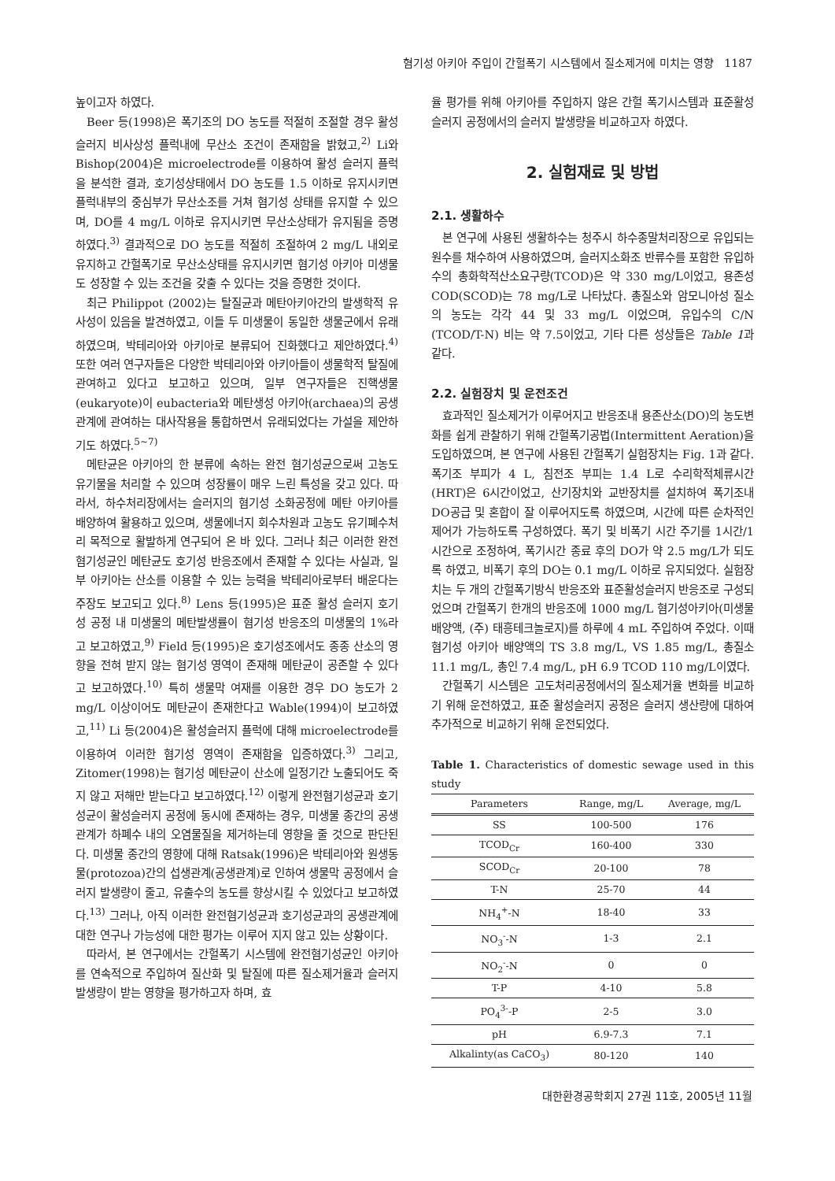혐기성 아키아 주입이 간헐폭기 시스템에서 질소제거에 미치는 영향 1187
높이고자 하였다.
Beer 등(1998)은 폭기조의 DO 농도를 적절히 조절할 경우 활성슬러지 비사상성 플럭내에 무산소 조건이 존재함을 밝혔고,<sup>2)</sup> Li와 Bishop(2004)은 microelectrode를 이용하여 활성 슬러지 플럭을 분석한 결과, 호기성상태에서 DO 농도를 1.5 이하로 유지시키면 플럭내부의 중심부가 무산소조를 거쳐 혐기성 상태를 유지할 수 있으며, DO를 4 mg/L 이하로 유지시키면 무산소상태가 유지됨을 증명하였다.<sup>3)</sup> 결과적으로 DO 농도를 적절히 조절하여 2 mg/L 내외로 유지하고 간헐폭기로 무산소상태를 유지시키면 혐기성 아키아 미생물도 성장할 수 있는 조건을 갖출 수 있다는 것을 증명한 것이다.
최근 Philippot (2002)는 탈질균과 메탄아키아간의 발생학적 유사성이 있음을 발견하였고, 이들 두 미생물이 동일한 생물군에서 유래하였으며, 박테리아와 아키아로 분류되어 진화했다고 제안하였다.<sup>4)</sup> 또한 여러 연구자들은 다양한 박테리아와 아키아들이 생물학적 탈질에 관여하고 있다고 보고하고 있으며, 일부 연구자들은 진핵생물(eukaryote)이 eubacteria와 메탄생성 아키아(archaea)의 공생관계에 관여하는 대사작용을 통합하면서 유래되었다는 가설을 제안하기도 하였다.<sup>5~7)</sup>
메탄균은 아키아의 한 분류에 속하는 완전 혐기성균으로써 고농도 유기물을 처리할 수 있으며 성장률이 매우 느린 특성을 갖고 있다. 따라서, 하수처리장에서는 슬러지의 혐기성 소화공정에 메탄 아키아를 배양하여 활용하고 있으며, 생물에너지 회수차원과 고농도 유기폐수처리 목적으로 활발하게 연구되어 온 바 있다. 그러나 최근 이러한 완전 혐기성균인 메탄균도 호기성 반응조에서 존재할 수 있다는 사실과, 일부 아키아는 산소를 이용할 수 있는 능력을 박테리아로부터 배운다는 주장도 보고되고 있다.<sup>8)</sup> Lens 등(1995)은 표준 활성 슬러지 호기성 공정 내 미생물의 메탄발생률이 혐기성 반응조의 미생물의 1%라고 보고하였고,<sup>9)</sup> Field 등(1995)은 호기성조에서도 종종 산소의 영향을 전혀 받지 않는 혐기성 영역이 존재해 메탄균이 공존할 수 있다고 보고하였다.<sup>10)</sup> 특히 생물막 여재를 이용한 경우 DO 농도가 2 mg/L 이상이어도 메탄균이 존재한다고 Wable(1994)이 보고하였고,<sup>11)</sup> Li 등(2004)은 활성슬러지 플럭에 대해 microelectrode를 이용하여 이러한 혐기성 영역이 존재함을 입증하였다.<sup>3)</sup> 그리고, Zitomer(1998)는 혐기성 메탄균이 산소에 일정기간 노출되어도 죽지 않고 저해만 받는다고 보고하였다.<sup>12)</sup> 이렇게 완전혐기성균과 호기성균이 활성슬러지 공정에 동시에 존재하는 경우, 미생물 종간의 공생관계가 하폐수 내의 오염물질을 제거하는데 영향을 줄 것으로 판단된다. 미생물 종간의 영향에 대해 Ratsak(1996)은 박테리아와 원생동물(protozoa)간의 섭생관계(공생관계)로 인하여 생물막 공정에서 슬러지 발생량이 줄고, 유출수의 농도를 향상시킬 수 있었다고 보고하였다.<sup>13)</sup> 그러나, 아직 이러한 완전혐기성균과 호기성균과의 공생관계에 대한 연구나 가능성에 대한 평가는 이루어 지지 않고 있는 상황이다.
따라서, 본 연구에서는 간헐폭기 시스템에 완전혐기성균인 아키아를 연속적으로 주입하여 질산화 및 탈질에 따른 질소제거율과 슬러지 발생량이 받는 영향을 평가하고자 하며, 효
율 평가를 위해 아키아를 주입하지 않은 간헐 폭기시스템과 표준활성슬러지 공정에서의 슬러지 발생량을 비교하고자 하였다.
2. 실험재료 및 방법
2.1. 생활하수
본 연구에 사용된 생활하수는 청주시 하수종말처리장으로 유입되는 원수를 채수하여 사용하였으며, 슬러지소화조 반류수를 포함한 유입하수의 총화학적산소요구량(TCOD)은 약 330 mg/L이었고, 용존성 COD(SCOD)는 78 mg/L로 나타났다. 총질소와 암모니아성 질소의 농도는 각각 44 및 33 mg/L 이었으며, 유입수의 C/N (TCOD/T-N) 비는 약 7.5이었고, 기타 다른 성상들은 Table 1과 같다.
2.2. 실험장치 및 운전조건
효과적인 질소제거가 이루어지고 반응조내 용존산소(DO)의 농도변화를 쉽게 관찰하기 위해 간헐폭기공법(Intermittent Aeration)을 도입하였으며, 본 연구에 사용된 간헐폭기 실험장치는 Fig. 1과 같다. 폭기조 부피가 4 L, 침전조 부피는 1.4 L로 수리학적체류시간(HRT)은 6시간이었고, 산기장치와 교반장치를 설치하여 폭기조내 DO공급 및 혼합이 잘 이루어지도록 하였으며, 시간에 따른 순차적인 제어가 가능하도록 구성하였다. 폭기 및 비폭기 시간 주기를 1시간/1시간으로 조정하여, 폭기시간 종료 후의 DO가 약 2.5 mg/L가 되도록 하였고, 비폭기 후의 DO는 0.1 mg/L 이하로 유지되었다. 실험장치는 두 개의 간헐폭기방식 반응조와 표준활성슬러지 반응조로 구성되었으며 간헐폭기 한개의 반응조에 1000 mg/L 혐기성아키아(미생물 배양액, (주) 태흥테크놀로지)를 하루에 4 mL 주입하여 주었다. 이때 혐기성 아키아 배양액의 TS 3.8 mg/L, VS 1.85 mg/L, 총질소 11.1 mg/L, 총인 7.4 mg/L, pH 6.9 TCOD 110 mg/L이였다.
간헐폭기 시스템은 고도처리공정에서의 질소제거율 변화를 비교하기 위해 운전하였고, 표준 활성슬러지 공정은 슬러지 생산량에 대하여 추가적으로 비교하기 위해 운전되었다.
Table 1. Characteristics of domestic sewage used in this study
| Parameters | Range, mg/L | Average, mg/L |
| --- | --- | --- |
| SS | 100-500 | 176 |
| TCOD<sub>Cr</sub> | 160-400 | 330 |
| SCOD<sub>Cr</sub> | 20-100 | 78 |
| T-N | 25-70 | 44 |
| NH<sub>4</sub><sup>+</sup>-N | 18-40 | 33 |
| NO<sub>3</sub><sup>-</sup>-N | 1-3 | 2.1 |
| NO<sub>2</sub><sup>-</sup>-N | 0 | 0 |
| T-P | 4-10 | 5.8 |
| PO<sub>4</sub><sup>3-</sup>-P | 2-5 | 3.0 |
| pH | 6.9-7.3 | 7.1 |
| Alkalinty(as CaCO<sub>3</sub>) | 80-120 | 140 |
대한환경공학회지 27권 11호, 2005년 11월